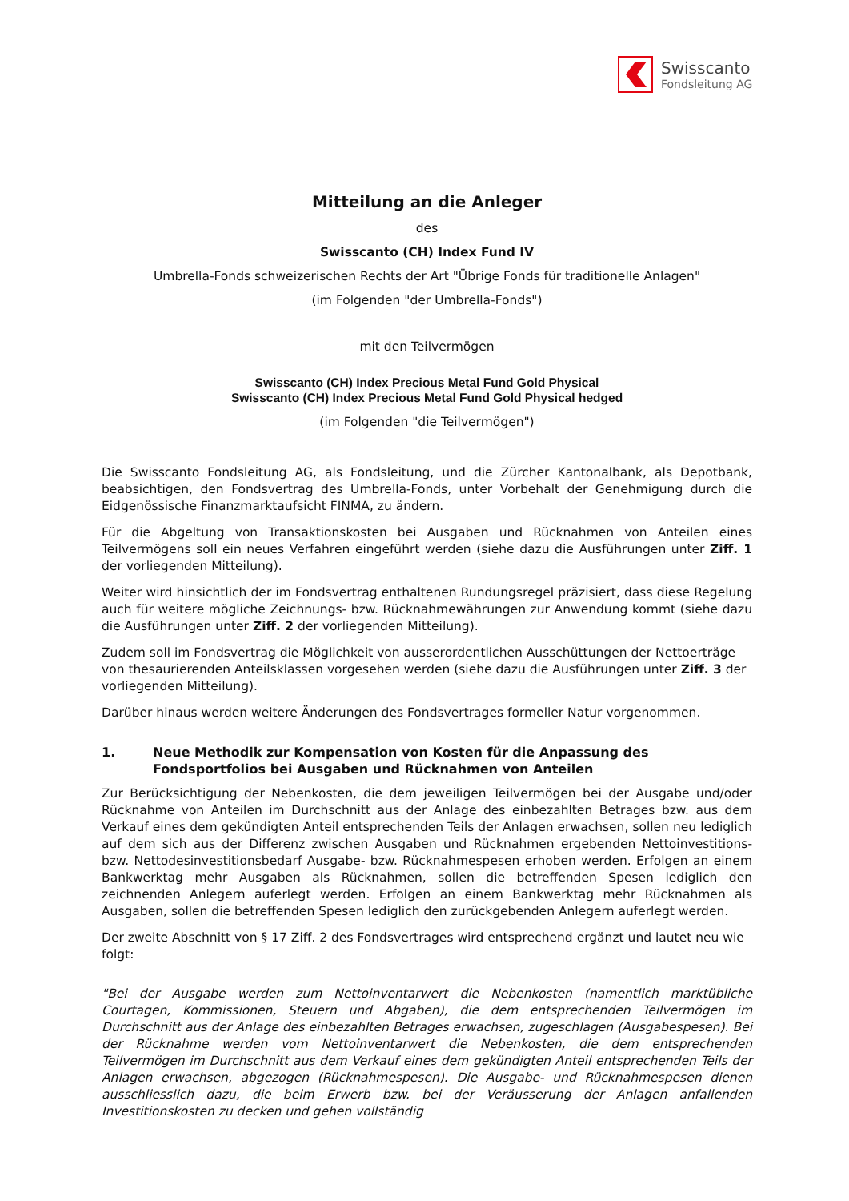Swisscanto
Fondsleitung AG
Mitteilung an die Anleger
des
Swisscanto (CH) Index Fund IV
Umbrella-Fonds schweizerischen Rechts der Art "Übrige Fonds für traditionelle Anlagen"
(im Folgenden "der Umbrella-Fonds")
mit den Teilvermögen
Swisscanto (CH) Index Precious Metal Fund Gold Physical
Swisscanto (CH) Index Precious Metal Fund Gold Physical hedged
(im Folgenden "die Teilvermögen")
Die Swisscanto Fondsleitung AG, als Fondsleitung, und die Zürcher Kantonalbank, als Depotbank, beabsichtigen, den Fondsvertrag des Umbrella-Fonds, unter Vorbehalt der Genehmigung durch die Eidgenössische Finanzmarktaufsicht FINMA, zu ändern.
Für die Abgeltung von Transaktionskosten bei Ausgaben und Rücknahmen von Anteilen eines Teilvermögens soll ein neues Verfahren eingeführt werden (siehe dazu die Ausführungen unter Ziff. 1 der vorliegenden Mitteilung).
Weiter wird hinsichtlich der im Fondsvertrag enthaltenen Rundungsregel präzisiert, dass diese Regelung auch für weitere mögliche Zeichnungs- bzw. Rücknahmewährungen zur Anwendung kommt (siehe dazu die Ausführungen unter Ziff. 2 der vorliegenden Mitteilung).
Zudem soll im Fondsvertrag die Möglichkeit von ausserordentlichen Ausschüttungen der Nettoerträge von thesaurierenden Anteilsklassen vorgesehen werden (siehe dazu die Ausführungen unter Ziff. 3 der vorliegenden Mitteilung).
Darüber hinaus werden weitere Änderungen des Fondsvertrages formeller Natur vorgenommen.
1. Neue Methodik zur Kompensation von Kosten für die Anpassung des Fondsportfolios bei Ausgaben und Rücknahmen von Anteilen
Zur Berücksichtigung der Nebenkosten, die dem jeweiligen Teilvermögen bei der Ausgabe und/oder Rücknahme von Anteilen im Durchschnitt aus der Anlage des einbezahlten Betrages bzw. aus dem Verkauf eines dem gekündigten Anteil entsprechenden Teils der Anlagen erwachsen, sollen neu lediglich auf dem sich aus der Differenz zwischen Ausgaben und Rücknahmen ergebenden Nettoinvestitions- bzw. Nettodesinvestitionsbedarf Ausgabe- bzw. Rücknahmespesen erhoben werden. Erfolgen an einem Bankwerktag mehr Ausgaben als Rücknahmen, sollen die betreffenden Spesen lediglich den zeichnenden Anlegern auferlegt werden. Erfolgen an einem Bankwerktag mehr Rücknahmen als Ausgaben, sollen die betreffenden Spesen lediglich den zurückgebenden Anlegern auferlegt werden.
Der zweite Abschnitt von § 17 Ziff. 2 des Fondsvertrages wird entsprechend ergänzt und lautet neu wie folgt:
"Bei der Ausgabe werden zum Nettoinventarwert die Nebenkosten (namentlich marktübliche Courtagen, Kommissionen, Steuern und Abgaben), die dem entsprechenden Teilvermögen im Durchschnitt aus der Anlage des einbezahlten Betrages erwachsen, zugeschlagen (Ausgabespesen). Bei der Rücknahme werden vom Nettoinventarwert die Nebenkosten, die dem entsprechenden Teilvermögen im Durchschnitt aus dem Verkauf eines dem gekündigten Anteil entsprechenden Teils der Anlagen erwachsen, abgezogen (Rücknahmespesen). Die Ausgabe- und Rücknahmespesen dienen ausschliesslich dazu, die beim Erwerb bzw. bei der Veräusserung der Anlagen anfallenden Investitionskosten zu decken und gehen vollständig